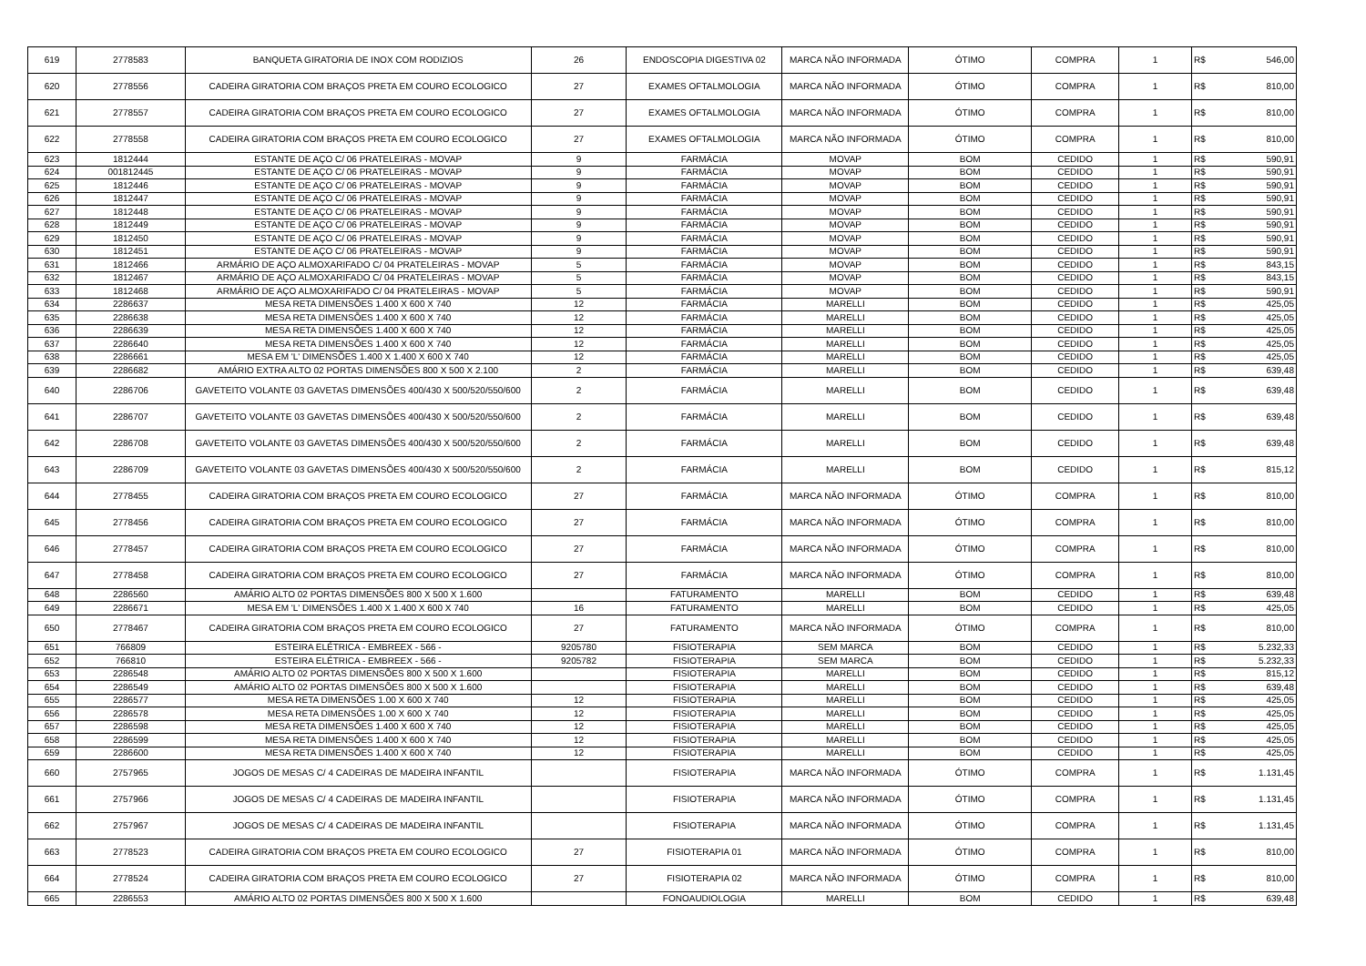| 619 | 2778583 | BANQUETA GIRATORIA DE INOX COM RODIZIOS | 26 | ENDOSCOPIA DIGESTIVA 02 | MARCA NÃO INFORMADA | ÓTIMO | COMPRA | 1 | R$ | 546,00 |
| 620 | 2778556 | CADEIRA GIRATORIA COM BRAÇOS PRETA EM COURO ECOLOGICO | 27 | EXAMES OFTALMOLOGIA | MARCA NÃO INFORMADA | ÓTIMO | COMPRA | 1 | R$ | 810,00 |
| 621 | 2778557 | CADEIRA GIRATORIA COM BRAÇOS PRETA EM COURO ECOLOGICO | 27 | EXAMES OFTALMOLOGIA | MARCA NÃO INFORMADA | ÓTIMO | COMPRA | 1 | R$ | 810,00 |
| 622 | 2778558 | CADEIRA GIRATORIA COM BRAÇOS PRETA EM COURO ECOLOGICO | 27 | EXAMES OFTALMOLOGIA | MARCA NÃO INFORMADA | ÓTIMO | COMPRA | 1 | R$ | 810,00 |
| 623 | 1812444 | ESTANTE DE AÇO C/ 06 PRATELEIRAS - MOVAP | 9 | FARMÁCIA | MOVAP | BOM | CEDIDO | 1 | R$ | 590,91 |
| 624 | 001812445 | ESTANTE DE AÇO C/ 06 PRATELEIRAS - MOVAP | 9 | FARMÁCIA | MOVAP | BOM | CEDIDO | 1 | R$ | 590,91 |
| 625 | 1812446 | ESTANTE DE AÇO C/ 06 PRATELEIRAS - MOVAP | 9 | FARMÁCIA | MOVAP | BOM | CEDIDO | 1 | R$ | 590,91 |
| 626 | 1812447 | ESTANTE DE AÇO C/ 06 PRATELEIRAS - MOVAP | 9 | FARMÁCIA | MOVAP | BOM | CEDIDO | 1 | R$ | 590,91 |
| 627 | 1812448 | ESTANTE DE AÇO C/ 06 PRATELEIRAS - MOVAP | 9 | FARMÁCIA | MOVAP | BOM | CEDIDO | 1 | R$ | 590,91 |
| 628 | 1812449 | ESTANTE DE AÇO C/ 06 PRATELEIRAS - MOVAP | 9 | FARMÁCIA | MOVAP | BOM | CEDIDO | 1 | R$ | 590,91 |
| 629 | 1812450 | ESTANTE DE AÇO C/ 06 PRATELEIRAS - MOVAP | 9 | FARMÁCIA | MOVAP | BOM | CEDIDO | 1 | R$ | 590,91 |
| 630 | 1812451 | ESTANTE DE AÇO C/ 06 PRATELEIRAS - MOVAP | 9 | FARMÁCIA | MOVAP | BOM | CEDIDO | 1 | R$ | 590,91 |
| 631 | 1812466 | ARMÁRIO DE AÇO ALMOXARIFADO C/ 04 PRATELEIRAS - MOVAP | 5 | FARMÁCIA | MOVAP | BOM | CEDIDO | 1 | R$ | 843,15 |
| 632 | 1812467 | ARMÁRIO DE AÇO ALMOXARIFADO C/ 04 PRATELEIRAS - MOVAP | 5 | FARMÁCIA | MOVAP | BOM | CEDIDO | 1 | R$ | 843,15 |
| 633 | 1812468 | ARMÁRIO DE AÇO ALMOXARIFADO C/ 04 PRATELEIRAS - MOVAP | 5 | FARMÁCIA | MOVAP | BOM | CEDIDO | 1 | R$ | 590,91 |
| 634 | 2286637 | MESA RETA DIMENSÕES 1.400 X 600 X 740 | 12 | FARMÁCIA | MARELLI | BOM | CEDIDO | 1 | R$ | 425,05 |
| 635 | 2286638 | MESA RETA DIMENSÕES 1.400 X 600 X 740 | 12 | FARMÁCIA | MARELLI | BOM | CEDIDO | 1 | R$ | 425,05 |
| 636 | 2286639 | MESA RETA DIMENSÕES 1.400 X 600 X 740 | 12 | FARMÁCIA | MARELLI | BOM | CEDIDO | 1 | R$ | 425,05 |
| 637 | 2286640 | MESA RETA DIMENSÕES 1.400 X 600 X 740 | 12 | FARMÁCIA | MARELLI | BOM | CEDIDO | 1 | R$ | 425,05 |
| 638 | 2286661 | MESA EM 'L' DIMENSÕES 1.400 X 1.400 X 600 X 740 | 12 | FARMÁCIA | MARELLI | BOM | CEDIDO | 1 | R$ | 425,05 |
| 639 | 2286682 | AMÁRIO EXTRA ALTO 02 PORTAS DIMENSÕES 800 X 500 X 2.100 | 2 | FARMÁCIA | MARELLI | BOM | CEDIDO | 1 | R$ | 639,48 |
| 640 | 2286706 | GAVETEITO VOLANTE 03 GAVETAS DIMENSÕES 400/430 X 500/520/550/600 | 2 | FARMÁCIA | MARELLI | BOM | CEDIDO | 1 | R$ | 639,48 |
| 641 | 2286707 | GAVETEITO VOLANTE 03 GAVETAS DIMENSÕES 400/430 X 500/520/550/600 | 2 | FARMÁCIA | MARELLI | BOM | CEDIDO | 1 | R$ | 639,48 |
| 642 | 2286708 | GAVETEITO VOLANTE 03 GAVETAS DIMENSÕES 400/430 X 500/520/550/600 | 2 | FARMÁCIA | MARELLI | BOM | CEDIDO | 1 | R$ | 639,48 |
| 643 | 2286709 | GAVETEITO VOLANTE 03 GAVETAS DIMENSÕES 400/430 X 500/520/550/600 | 2 | FARMÁCIA | MARELLI | BOM | CEDIDO | 1 | R$ | 815,12 |
| 644 | 2778455 | CADEIRA GIRATORIA COM BRAÇOS PRETA EM COURO ECOLOGICO | 27 | FARMÁCIA | MARCA NÃO INFORMADA | ÓTIMO | COMPRA | 1 | R$ | 810,00 |
| 645 | 2778456 | CADEIRA GIRATORIA COM BRAÇOS PRETA EM COURO ECOLOGICO | 27 | FARMÁCIA | MARCA NÃO INFORMADA | ÓTIMO | COMPRA | 1 | R$ | 810,00 |
| 646 | 2778457 | CADEIRA GIRATORIA COM BRAÇOS PRETA EM COURO ECOLOGICO | 27 | FARMÁCIA | MARCA NÃO INFORMADA | ÓTIMO | COMPRA | 1 | R$ | 810,00 |
| 647 | 2778458 | CADEIRA GIRATORIA COM BRAÇOS PRETA EM COURO ECOLOGICO | 27 | FARMÁCIA | MARCA NÃO INFORMADA | ÓTIMO | COMPRA | 1 | R$ | 810,00 |
| 648 | 2286560 | AMÁRIO ALTO 02 PORTAS DIMENSÕES 800 X 500 X 1.600 | | FATURAMENTO | MARELLI | BOM | CEDIDO | 1 | R$ | 639,48 |
| 649 | 2286671 | MESA EM 'L' DIMENSÕES 1.400 X 1.400 X 600 X 740 | 16 | FATURAMENTO | MARELLI | BOM | CEDIDO | 1 | R$ | 425,05 |
| 650 | 2778467 | CADEIRA GIRATORIA COM BRAÇOS PRETA EM COURO ECOLOGICO | 27 | FATURAMENTO | MARCA NÃO INFORMADA | ÓTIMO | COMPRA | 1 | R$ | 810,00 |
| 651 | 766809 | ESTEIRA ELÉTRICA - EMBREEX - 566 - | 9205780 | FISIOTERAPIA | SEM MARCA | BOM | CEDIDO | 1 | R$ | 5.232,33 |
| 652 | 766810 | ESTEIRA ELÉTRICA - EMBREEX - 566 - | 9205782 | FISIOTERAPIA | SEM MARCA | BOM | CEDIDO | 1 | R$ | 5.232,33 |
| 653 | 2286548 | AMÁRIO ALTO 02 PORTAS DIMENSÕES 800 X 500 X 1.600 | | FISIOTERAPIA | MARELLI | BOM | CEDIDO | 1 | R$ | 815,12 |
| 654 | 2286549 | AMÁRIO ALTO 02 PORTAS DIMENSÕES 800 X 500 X 1.600 | | FISIOTERAPIA | MARELLI | BOM | CEDIDO | 1 | R$ | 639,48 |
| 655 | 2286577 | MESA RETA DIMENSÕES 1.00 X 600 X 740 | 12 | FISIOTERAPIA | MARELLI | BOM | CEDIDO | 1 | R$ | 425,05 |
| 656 | 2286578 | MESA RETA DIMENSÕES 1.00 X 600 X 740 | 12 | FISIOTERAPIA | MARELLI | BOM | CEDIDO | 1 | R$ | 425,05 |
| 657 | 2286598 | MESA RETA DIMENSÕES 1.400 X 600 X 740 | 12 | FISIOTERAPIA | MARELLI | BOM | CEDIDO | 1 | R$ | 425,05 |
| 658 | 2286599 | MESA RETA DIMENSÕES 1.400 X 600 X 740 | 12 | FISIOTERAPIA | MARELLI | BOM | CEDIDO | 1 | R$ | 425,05 |
| 659 | 2286600 | MESA RETA DIMENSÕES 1.400 X 600 X 740 | 12 | FISIOTERAPIA | MARELLI | BOM | CEDIDO | 1 | R$ | 425,05 |
| 660 | 2757965 | JOGOS DE MESAS C/ 4 CADEIRAS DE MADEIRA INFANTIL | | FISIOTERAPIA | MARCA NÃO INFORMADA | ÓTIMO | COMPRA | 1 | R$ | 1.131,45 |
| 661 | 2757966 | JOGOS DE MESAS C/ 4 CADEIRAS DE MADEIRA INFANTIL | | FISIOTERAPIA | MARCA NÃO INFORMADA | ÓTIMO | COMPRA | 1 | R$ | 1.131,45 |
| 662 | 2757967 | JOGOS DE MESAS C/ 4 CADEIRAS DE MADEIRA INFANTIL | | FISIOTERAPIA | MARCA NÃO INFORMADA | ÓTIMO | COMPRA | 1 | R$ | 1.131,45 |
| 663 | 2778523 | CADEIRA GIRATORIA COM BRAÇOS PRETA EM COURO ECOLOGICO | 27 | FISIOTERAPIA 01 | MARCA NÃO INFORMADA | ÓTIMO | COMPRA | 1 | R$ | 810,00 |
| 664 | 2778524 | CADEIRA GIRATORIA COM BRAÇOS PRETA EM COURO ECOLOGICO | 27 | FISIOTERAPIA 02 | MARCA NÃO INFORMADA | ÓTIMO | COMPRA | 1 | R$ | 810,00 |
| 665 | 2286553 | AMÁRIO ALTO 02 PORTAS DIMENSÕES 800 X 500 X 1.600 | | FONOAUDIOLOGIA | MARELLI | BOM | CEDIDO | 1 | R$ | 639,48 |